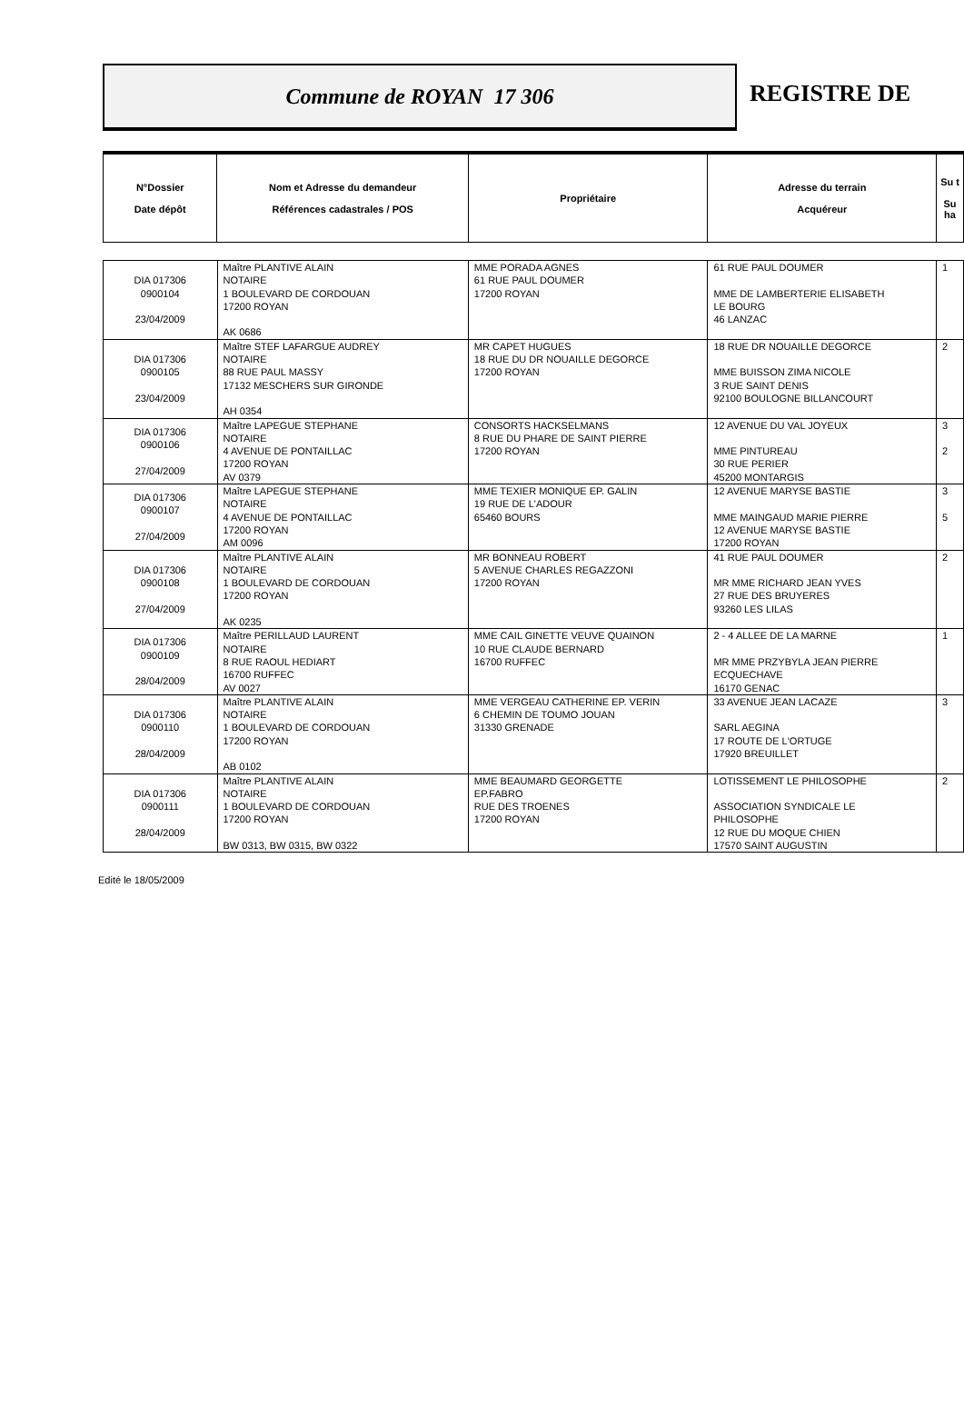Commune de ROYAN 17 306
REGISTRE DE
| N°Dossier Date dépôt | Nom et Adresse du demandeur Références cadastrales / POS | Propriétaire | Adresse du terrain Acquéreur | Su t Su ha |
| --- | --- | --- | --- | --- |
| DIA 017306 0900104 23/04/2009 | Maître PLANTIVE ALAIN NOTAIRE 1 BOULEVARD DE CORDOUAN 17200 ROYAN AK 0686 | MME PORADA AGNES 61 RUE PAUL DOUMER 17200 ROYAN | 61 RUE PAUL DOUMER MME DE LAMBERTERIE ELISABETH LE BOURG 46 LANZAC | 1 |
| DIA 017306 0900105 23/04/2009 | Maître STEF LAFARGUE AUDREY NOTAIRE 88 RUE PAUL MASSY 17132 MESCHERS SUR GIRONDE AH 0354 | MR CAPET HUGUES 18 RUE DU DR NOUAILLE DEGORCE 17200 ROYAN | 18 RUE DR NOUAILLE DEGORCE MME BUISSON ZIMA NICOLE 3 RUE SAINT DENIS 92100 BOULOGNE BILLANCOURT | 2 |
| DIA 017306 0900106 27/04/2009 | Maître LAPEGUE STEPHANE NOTAIRE 4 AVENUE DE PONTAILLAC 17200 ROYAN AV 0379 | CONSORTS HACKSELMANS 8 RUE DU PHARE DE SAINT PIERRE 17200 ROYAN | 12 AVENUE DU VAL JOYEUX MME PINTUREAU 30 RUE PERIER 45200 MONTARGIS | 3 2 |
| DIA 017306 0900107 27/04/2009 | Maître LAPEGUE STEPHANE NOTAIRE 4 AVENUE DE PONTAILLAC 17200 ROYAN AM 0096 | MME TEXIER MONIQUE EP. GALIN 19 RUE DE L'ADOUR 65460 BOURS | 12 AVENUE MARYSE BASTIE MME MAINGAUD MARIE PIERRE 12 AVENUE MARYSE BASTIE 17200 ROYAN | 3 5 |
| DIA 017306 0900108 27/04/2009 | Maître PLANTIVE ALAIN NOTAIRE 1 BOULEVARD DE CORDOUAN 17200 ROYAN AK 0235 | MR BONNEAU ROBERT 5 AVENUE CHARLES REGAZZONI 17200 ROYAN | 41 RUE PAUL DOUMER MR MME RICHARD JEAN YVES 27 RUE DES BRUYERES 93260 LES LILAS | 2 |
| DIA 017306 0900109 28/04/2009 | Maître PERILLAUD LAURENT NOTAIRE 8 RUE RAOUL HEDIART 16700 RUFFEC AV 0027 | MME CAIL GINETTE VEUVE QUAINON 10 RUE CLAUDE BERNARD 16700 RUFFEC | 2 - 4 ALLEE DE LA MARNE MR MME PRZYBYLA JEAN PIERRE ECQUECHAVE 16170 GENAC | 1 |
| DIA 017306 0900110 28/04/2009 | Maître PLANTIVE ALAIN NOTAIRE 1 BOULEVARD DE CORDOUAN 17200 ROYAN AB 0102 | MME VERGEAU CATHERINE EP. VERIN 6 CHEMIN DE TOUMO JOUAN 31330 GRENADE | 33 AVENUE JEAN LACAZE SARL AEGINA 17 ROUTE DE L'ORTUGE 17920 BREUILLET | 3 |
| DIA 017306 0900111 28/04/2009 | Maître PLANTIVE ALAIN NOTAIRE 1 BOULEVARD DE CORDOUAN 17200 ROYAN BW 0313, BW 0315, BW 0322 | MME BEAUMARD GEORGETTE EP.FABRO RUE DES TROENES 17200 ROYAN | LOTISSEMENT LE PHILOSOPHE ASSOCIATION SYNDICALE LE PHILOSOPHE 12 RUE DU MOQUE CHIEN 17570 SAINT AUGUSTIN | 2 |
Edité le 18/05/2009